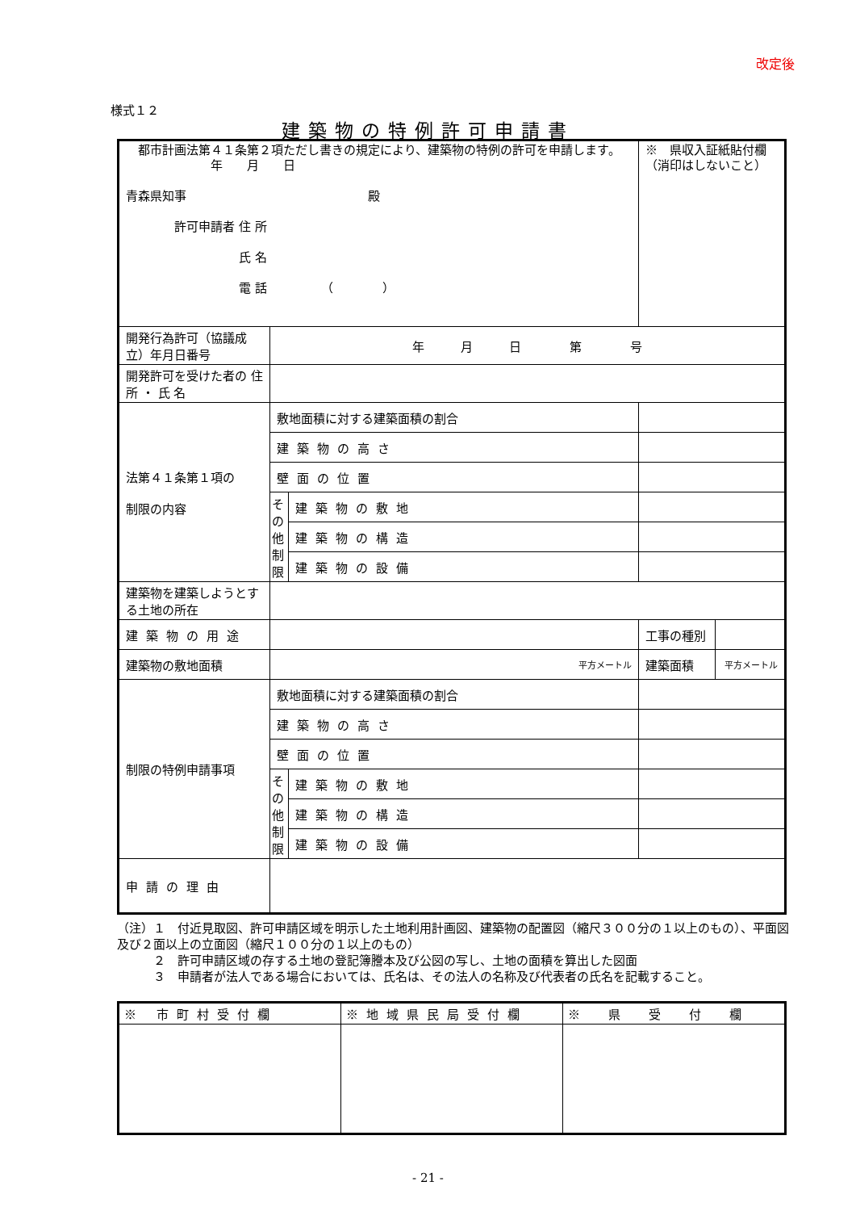改定後
様式１２
建築物の特例許可申請書
| 都市計画法第４１条第２項ただし書きの規定により、建築物の特例の許可を申請します。 年 月 日 青森県知事 殿 許可申請者 住 所 氏 名 電 話 （ ） | | | ※ 県収入証紙貼付欄 （消印はしないこと） | |
| 開発行為許可（協議成立）年月日番号 | 年 月 日 第 号 | | | |
| 開発許可を受けた者の 住 所 ・ 氏 名 | | | | |
| 法第４１条第１項の 制限の内容 | 敷地面積に対する建築面積の割合 | | | |
| | 建築物の高さ | | | |
| | 壁面の位置 | | | |
| | その他制限 | 建築物の敷地 | | |
| | | 建築物の構造 | | |
| | | 建築物の設備 | | |
| 建築物を建築しようとする土地の所在 | | | | |
| 建築物の用途 | | | 工事の種別 | |
| 建築物の敷地面積 | 平方メートル | | 建築面積 | 平方メートル |
| 制限の特例申請事項 | 敷地面積に対する建築面積の割合 | | | |
| | 建築物の高さ | | | |
| | 壁面の位置 | | | |
| | その他制限 | 建築物の敷地 | | |
| | | 建築物の構造 | | |
| | | 建築物の設備 | | |
| 申請の理由 | | | | |
（注）１　付近見取図、許可申請区域を明示した土地利用計画図、建築物の配置図（縮尺３００分の１以上のもの）、平面図及び２面以上の立面図（縮尺１００分の１以上のもの）
　　　２　許可申請区域の存する土地の登記簿謄本及び公図の写し、土地の面積を算出した図面
　　　３　申請者が法人である場合においては、氏名は、その法人の名称及び代表者の氏名を記載すること。
| ※ 市町村受付欄 | ※地域県民局受付欄 | ※ 県 受 付 欄 |
- 21 -